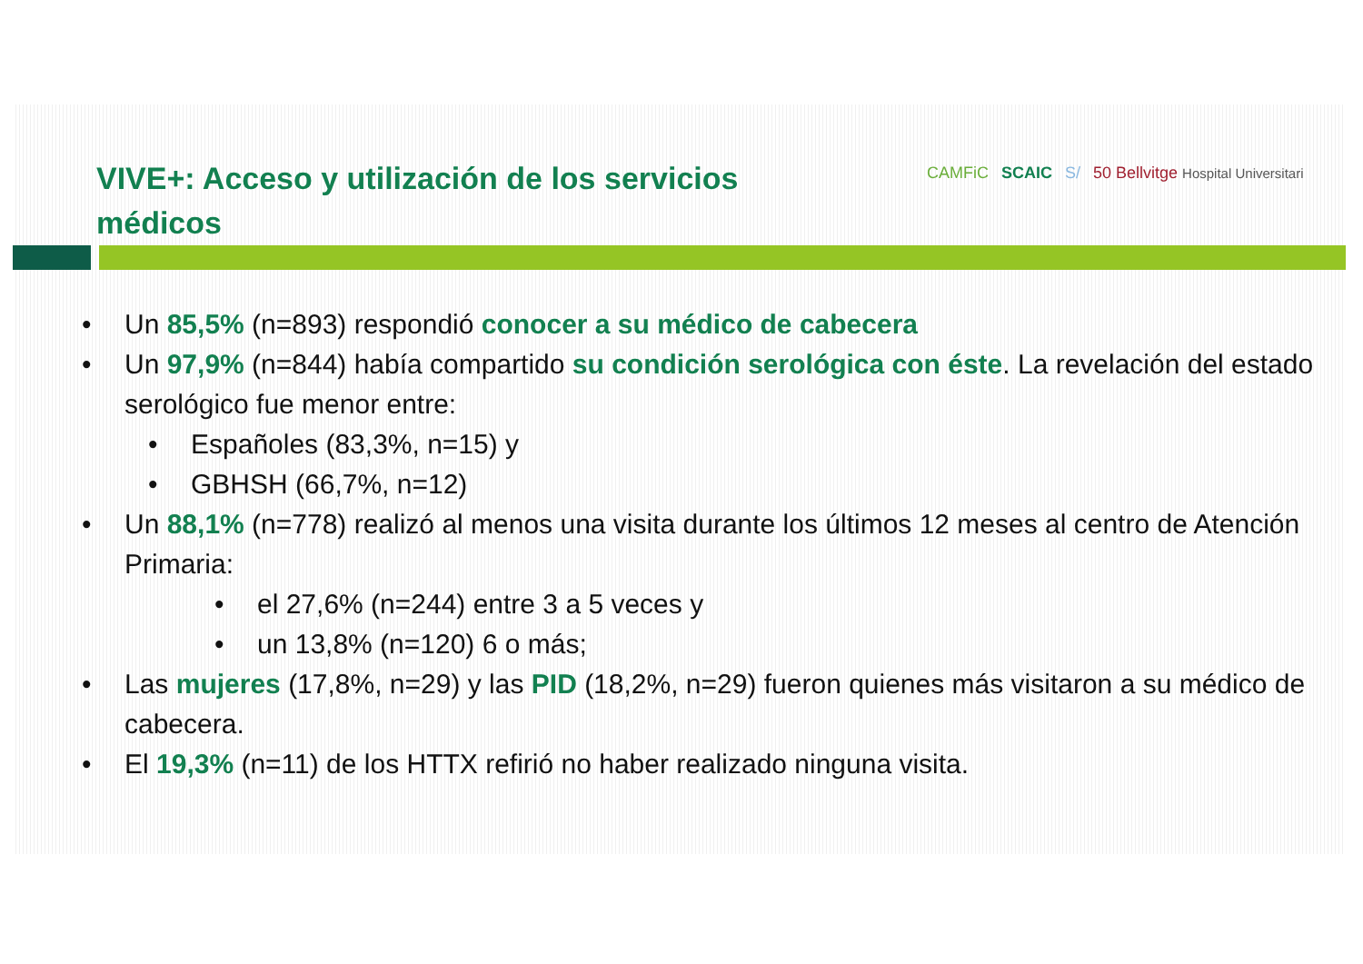VIVE+: Acceso y utilización de los servicios médicos
CAMFiC SCAIC S/ 50 Bellvitge Hospital Universitari
• Un 85,5% (n=893) respondió conocer a su médico de cabecera
• Un 97,9% (n=844) había compartido su condición serológica con éste. La revelación del estado serológico fue menor entre:
• Españoles (83,3%, n=15) y
• GBHSH (66,7%, n=12)
• Un 88,1% (n=778) realizó al menos una visita durante los últimos 12 meses al centro de Atención Primaria:
• el 27,6% (n=244) entre 3 a 5 veces y
• un 13,8% (n=120) 6 o más;
• Las mujeres (17,8%, n=29) y las PID (18,2%, n=29) fueron quienes más visitaron a su médico de cabecera.
• El 19,3% (n=11) de los HTTX refirió no haber realizado ninguna visita.